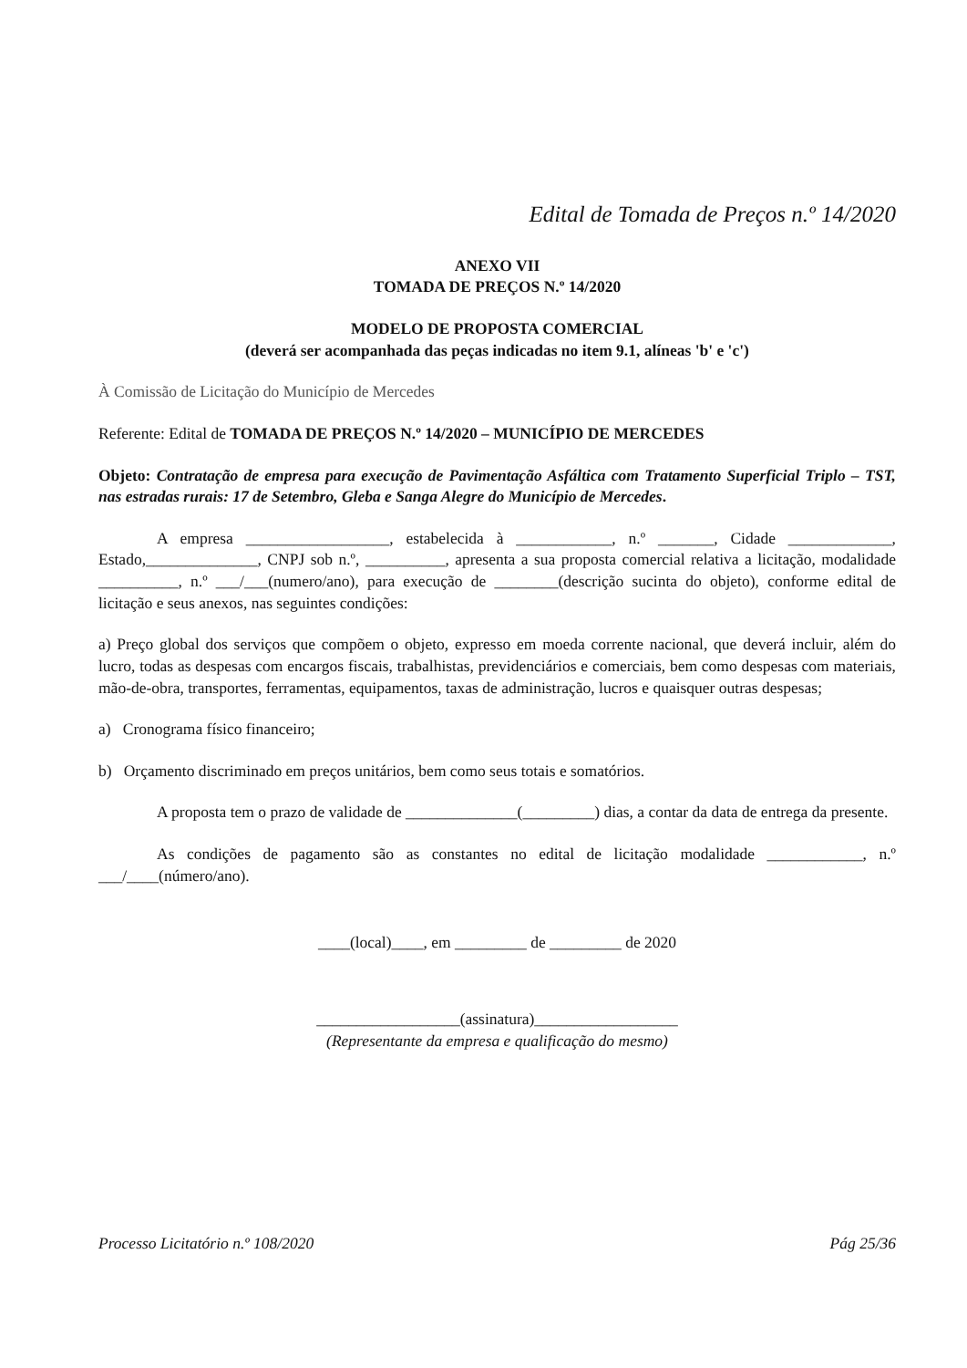Edital de Tomada de Preços n.º 14/2020
ANEXO VII
TOMADA DE PREÇOS N.º 14/2020
MODELO DE PROPOSTA COMERCIAL
(deverá ser acompanhada das peças indicadas no item 9.1, alíneas 'b' e 'c')
À Comissão de Licitação do Município de Mercedes
Referente: Edital de TOMADA DE PREÇOS N.º 14/2020 – MUNICÍPIO DE MERCEDES
Objeto: Contratação de empresa para execução de Pavimentação Asfáltica com Tratamento Superficial Triplo – TST, nas estradas rurais: 17 de Setembro, Gleba e Sanga Alegre do Município de Mercedes.
A empresa __________________, estabelecida à ____________, n.º _______, Cidade _____________, Estado,______________, CNPJ sob n.º, __________, apresenta a sua proposta comercial relativa a licitação, modalidade __________, n.º ___/___(numero/ano), para execução de ________(descrição sucinta do objeto), conforme edital de licitação e seus anexos, nas seguintes condições:
a) Preço global dos serviços que compõem o objeto, expresso em moeda corrente nacional, que deverá incluir, além do lucro, todas as despesas com encargos fiscais, trabalhistas, previdenciários e comerciais, bem como despesas com materiais, mão-de-obra, transportes, ferramentas, equipamentos, taxas de administração, lucros e quaisquer outras despesas;
a) Cronograma físico financeiro;
b) Orçamento discriminado em preços unitários, bem como seus totais e somatórios.
A proposta tem o prazo de validade de ______________(_________) dias, a contar da data de entrega da presente.
As condições de pagamento são as constantes no edital de licitação modalidade ____________, n.º ___/____(número/ano).
____(local)____, em _________ de _________ de 2020
__________________(assinatura)__________________
(Representante da empresa e qualificação do mesmo)
Processo Licitatório n.º 108/2020 Pág 25/36